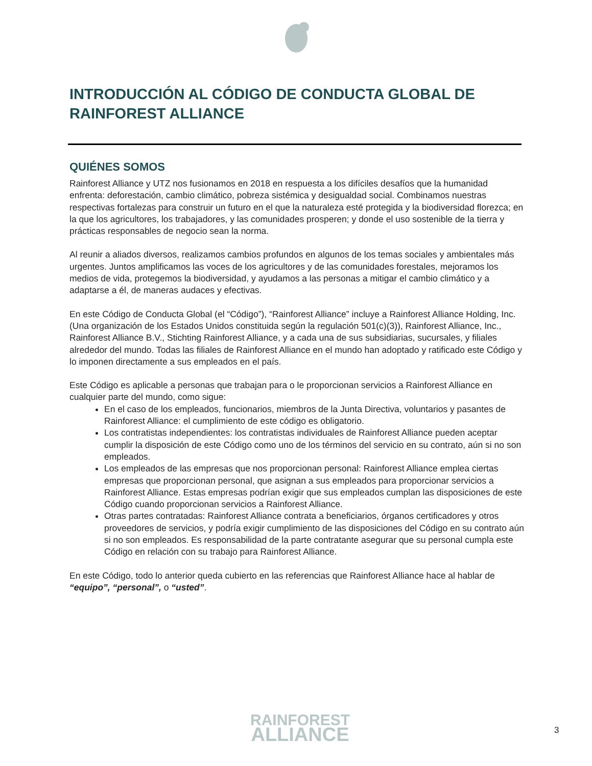INTRODUCCIÓN AL CÓDIGO DE CONDUCTA GLOBAL DE RAINFOREST ALLIANCE
QUIÉNES SOMOS
Rainforest Alliance y UTZ nos fusionamos en 2018 en respuesta a los difíciles desafíos que la humanidad enfrenta: deforestación, cambio climático, pobreza sistémica y desigualdad social. Combinamos nuestras respectivas fortalezas para construir un futuro en el que la naturaleza esté protegida y la biodiversidad florezca; en la que los agricultores, los trabajadores, y las comunidades prosperen; y donde el uso sostenible de la tierra y prácticas responsables de negocio sean la norma.
Al reunir a aliados diversos, realizamos cambios profundos en algunos de los temas sociales y ambientales más urgentes. Juntos amplificamos las voces de los agricultores y de las comunidades forestales, mejoramos los medios de vida, protegemos la biodiversidad, y ayudamos a las personas a mitigar el cambio climático y a adaptarse a él, de maneras audaces y efectivas.
En este Código de Conducta Global (el “Código”), “Rainforest Alliance” incluye a Rainforest Alliance Holding, Inc. (Una organización de los Estados Unidos constituida según la regulación 501(c)(3)), Rainforest Alliance, Inc., Rainforest Alliance B.V., Stichting Rainforest Alliance, y a cada una de sus subsidiarias, sucursales, y filiales alrededor del mundo. Todas las filiales de Rainforest Alliance en el mundo han adoptado y ratificado este Código y lo imponen directamente a sus empleados en el país.
Este Código es aplicable a personas que trabajan para o le proporcionan servicios a Rainforest Alliance en cualquier parte del mundo, como sigue:
En el caso de los empleados, funcionarios, miembros de la Junta Directiva, voluntarios y pasantes de Rainforest Alliance: el cumplimiento de este código es obligatorio.
Los contratistas independientes: los contratistas individuales de Rainforest Alliance pueden aceptar cumplir la disposición de este Código como uno de los términos del servicio en su contrato, aún si no son empleados.
Los empleados de las empresas que nos proporcionan personal: Rainforest Alliance emplea ciertas empresas que proporcionan personal, que asignan a sus empleados para proporcionar servicios a Rainforest Alliance. Estas empresas podrían exigir que sus empleados cumplan las disposiciones de este Código cuando proporcionan servicios a Rainforest Alliance.
Otras partes contratadas: Rainforest Alliance contrata a beneficiarios, órganos certificadores y otros proveedores de servicios, y podría exigir cumplimiento de las disposiciones del Código en su contrato aún si no son empleados. Es responsabilidad de la parte contratante asegurar que su personal cumpla este Código en relación con su trabajo para Rainforest Alliance.
En este Código, todo lo anterior queda cubierto en las referencias que Rainforest Alliance hace al hablar de “equipo”, “personal”, o “usted”.
RAINFOREST
ALLIANCE
3